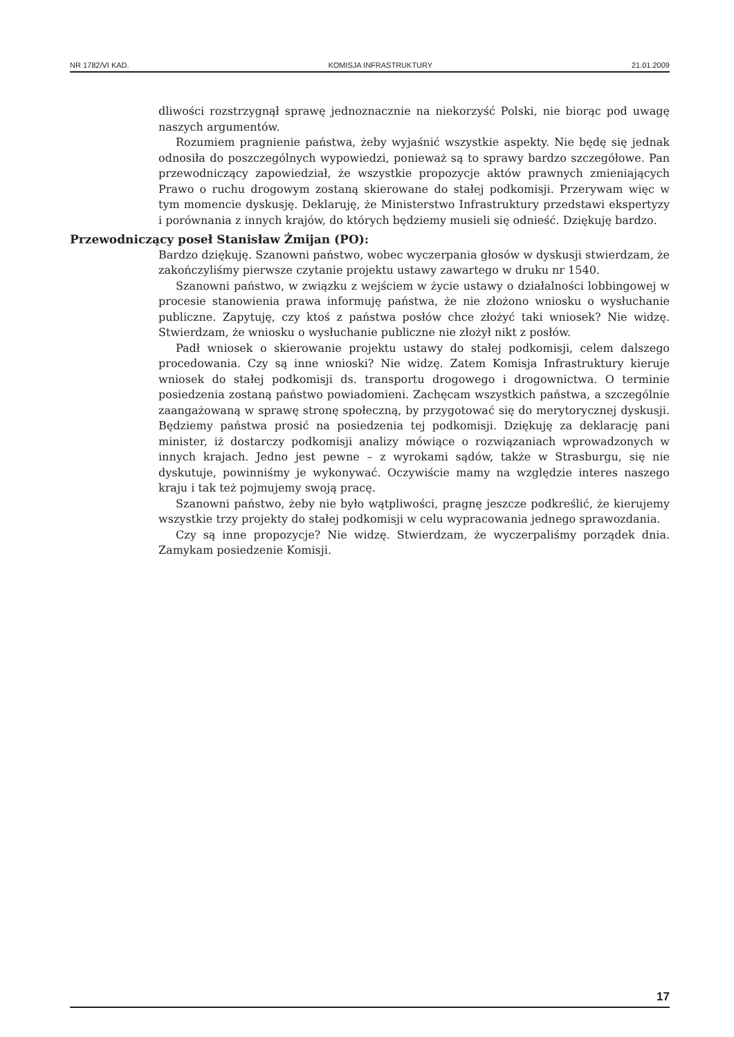NR 1782/VI KAD. KOMISJA INFRASTRUKTURY 21.01.2009
dliwości rozstrzygnął sprawę jednoznacznie na niekorzyść Polski, nie biorąc pod uwagę naszych argumentów.
Rozumiem pragnienie państwa, żeby wyjaśnić wszystkie aspekty. Nie będę się jednak odnosiła do poszczególnych wypowiedzi, ponieważ są to sprawy bardzo szczegółowe. Pan przewodniczący zapowiedział, że wszystkie propozycje aktów prawnych zmieniających Prawo o ruchu drogowym zostaną skierowane do stałej podkomisji. Przerywam więc w tym momencie dyskusję. Deklaruję, że Ministerstwo Infrastruktury przedstawi ekspertyzy i porównania z innych krajów, do których będziemy musieli się odnieść. Dziękuję bardzo.
Przewodniczący poseł Stanisław Żmijan (PO):
Bardzo dziękuję. Szanowni państwo, wobec wyczerpania głosów w dyskusji stwierdzam, że zakończyliśmy pierwsze czytanie projektu ustawy zawartego w druku nr 1540.
Szanowni państwo, w związku z wejściem w życie ustawy o działalności lobbingowej w procesie stanowienia prawa informuję państwa, że nie złożono wniosku o wysłuchanie publiczne. Zapytuję, czy ktoś z państwa posłów chce złożyć taki wniosek? Nie widzę. Stwierdzam, że wniosku o wysłuchanie publiczne nie złożył nikt z posłów.
Padł wniosek o skierowanie projektu ustawy do stałej podkomisji, celem dalszego procedowania. Czy są inne wnioski? Nie widzę. Zatem Komisja Infrastruktury kieruje wniosek do stałej podkomisji ds. transportu drogowego i drogownictwa. O terminie posiedzenia zostaną państwo powiadomieni. Zachęcam wszystkich państwa, a szczególnie zaangażowaną w sprawę stronę społeczną, by przygotować się do merytorycznej dyskusji. Będziemy państwa prosić na posiedzenia tej podkomisji. Dziękuję za deklarację pani minister, iż dostarczy podkomisji analizy mówiące o rozwiązaniach wprowadzonych w innych krajach. Jedno jest pewne – z wyrokami sądów, także w Strasburgu, się nie dyskutuje, powinniśmy je wykonywać. Oczywiście mamy na względzie interes naszego kraju i tak też pojmujemy swoją pracę.
Szanowni państwo, żeby nie było wątpliwości, pragnę jeszcze podkreślić, że kierujemy wszystkie trzy projekty do stałej podkomisji w celu wypracowania jednego sprawozdania.
Czy są inne propozycje? Nie widzę. Stwierdzam, że wyczerpaliśmy porządek dnia. Zamykam posiedzenie Komisji.
17